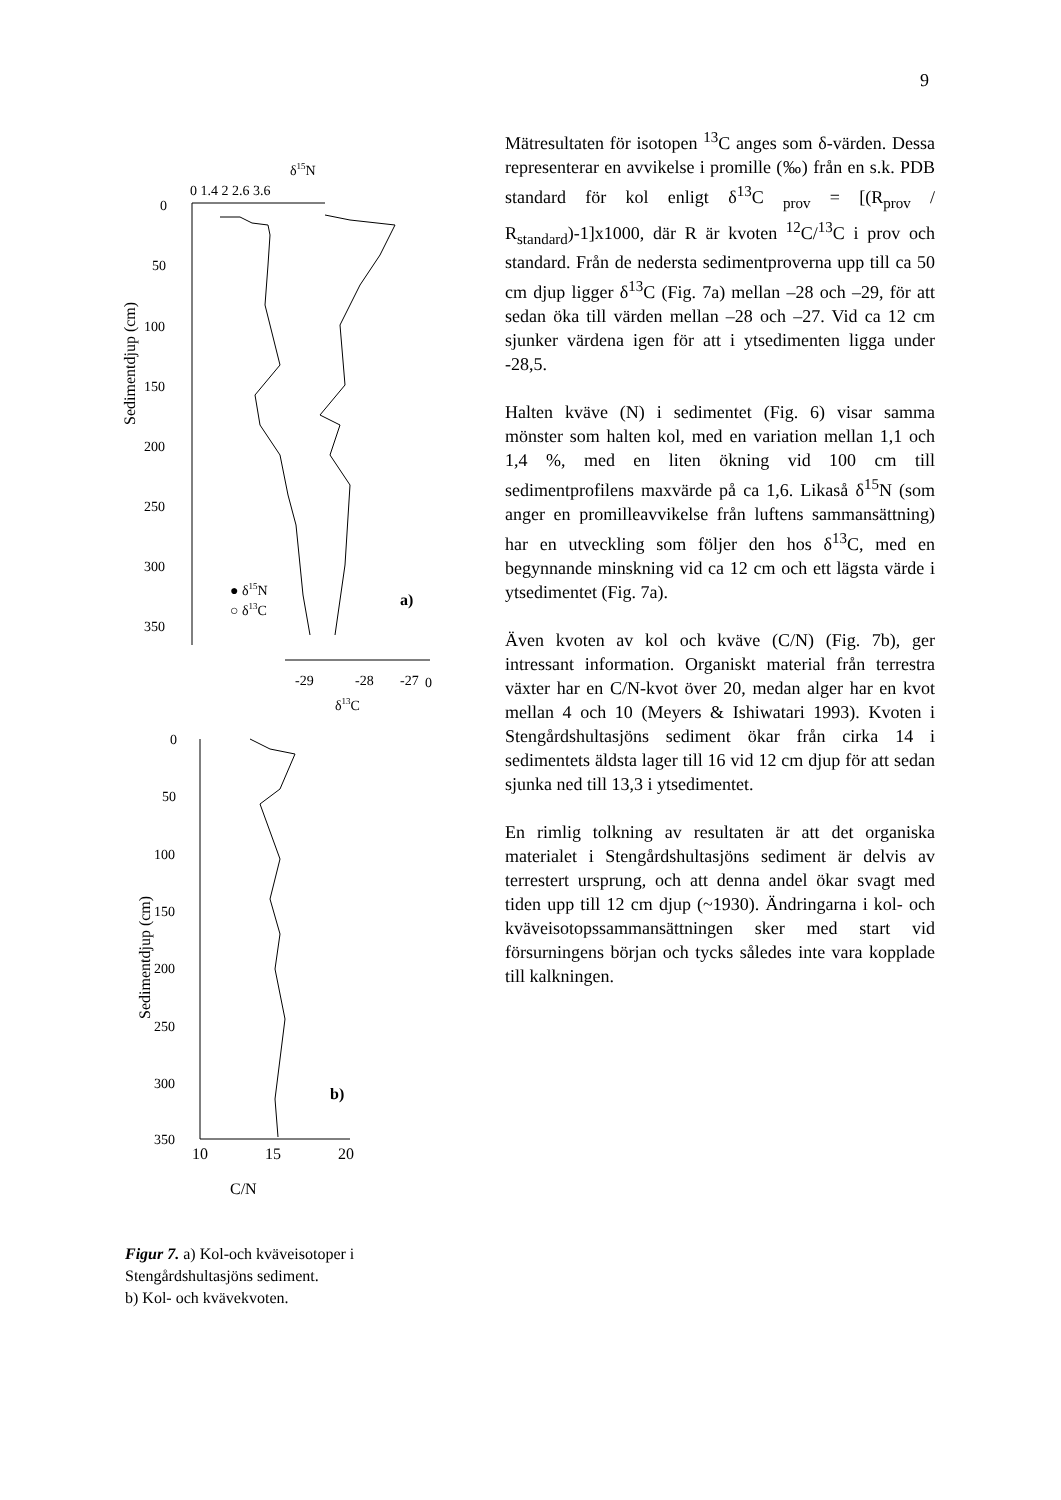9
δ15N
0 1.4 2 2.6 3.6
0
50
100
150
200
250
300
350
Sedimentdjup (cm)
● δ15N
○ δ13C
a)
-29
-28
-27
0
δ13C
0
50
100
150
200
250
300
350
Sedimentdjup (cm)
b)
10
15
20
C/N
Figur 7. a) Kol-och kväveisotoper i Stengårdshultasjöns sediment.
b) Kol- och kvävekvoten.
Mätresultaten för isotopen <sup>13</sup>C anges som δ-värden. Dessa representerar en avvikelse i promille (‰) från en s.k. PDB standard för kol enligt δ<sup>13</sup>C <sub>prov</sub> = [(R<sub>prov</sub> / R<sub>standard</sub>)-1]x1000, där R är kvoten <sup>12</sup>C/<sup>13</sup>C i prov och standard. Från de nedersta sedimentproverna upp till ca 50 cm djup ligger δ<sup>13</sup>C (Fig. 7a) mellan –28 och –29, för att sedan öka till värden mellan –28 och –27. Vid ca 12 cm sjunker värdena igen för att i ytsedimenten ligga under -28,5.
Halten kväve (N) i sedimentet (Fig. 6) visar samma mönster som halten kol, med en variation mellan 1,1 och 1,4 %, med en liten ökning vid 100 cm till sedimentprofilens maxvärde på ca 1,6. Likaså δ<sup>15</sup>N (som anger en promilleavvikelse från luftens sammansättning) har en utveckling som följer den hos δ<sup>13</sup>C, med en begynnande minskning vid ca 12 cm och ett lägsta värde i ytsedimentet (Fig. 7a).
Även kvoten av kol och kväve (C/N) (Fig. 7b), ger intressant information. Organiskt material från terrestra växter har en C/N-kvot över 20, medan alger har en kvot mellan 4 och 10 (Meyers & Ishiwatari 1993). Kvoten i Stengårdshultasjöns sediment ökar från cirka 14 i sedimentets äldsta lager till 16 vid 12 cm djup för att sedan sjunka ned till 13,3 i ytsedimentet.
En rimlig tolkning av resultaten är att det organiska materialet i Stengårdshultasjöns sediment är delvis av terrestert ursprung, och att denna andel ökar svagt med tiden upp till 12 cm djup (~1930). Ändringarna i kol- och kväveisotopssammansättningen sker med start vid försurningens början och tycks således inte vara kopplade till kalkningen.